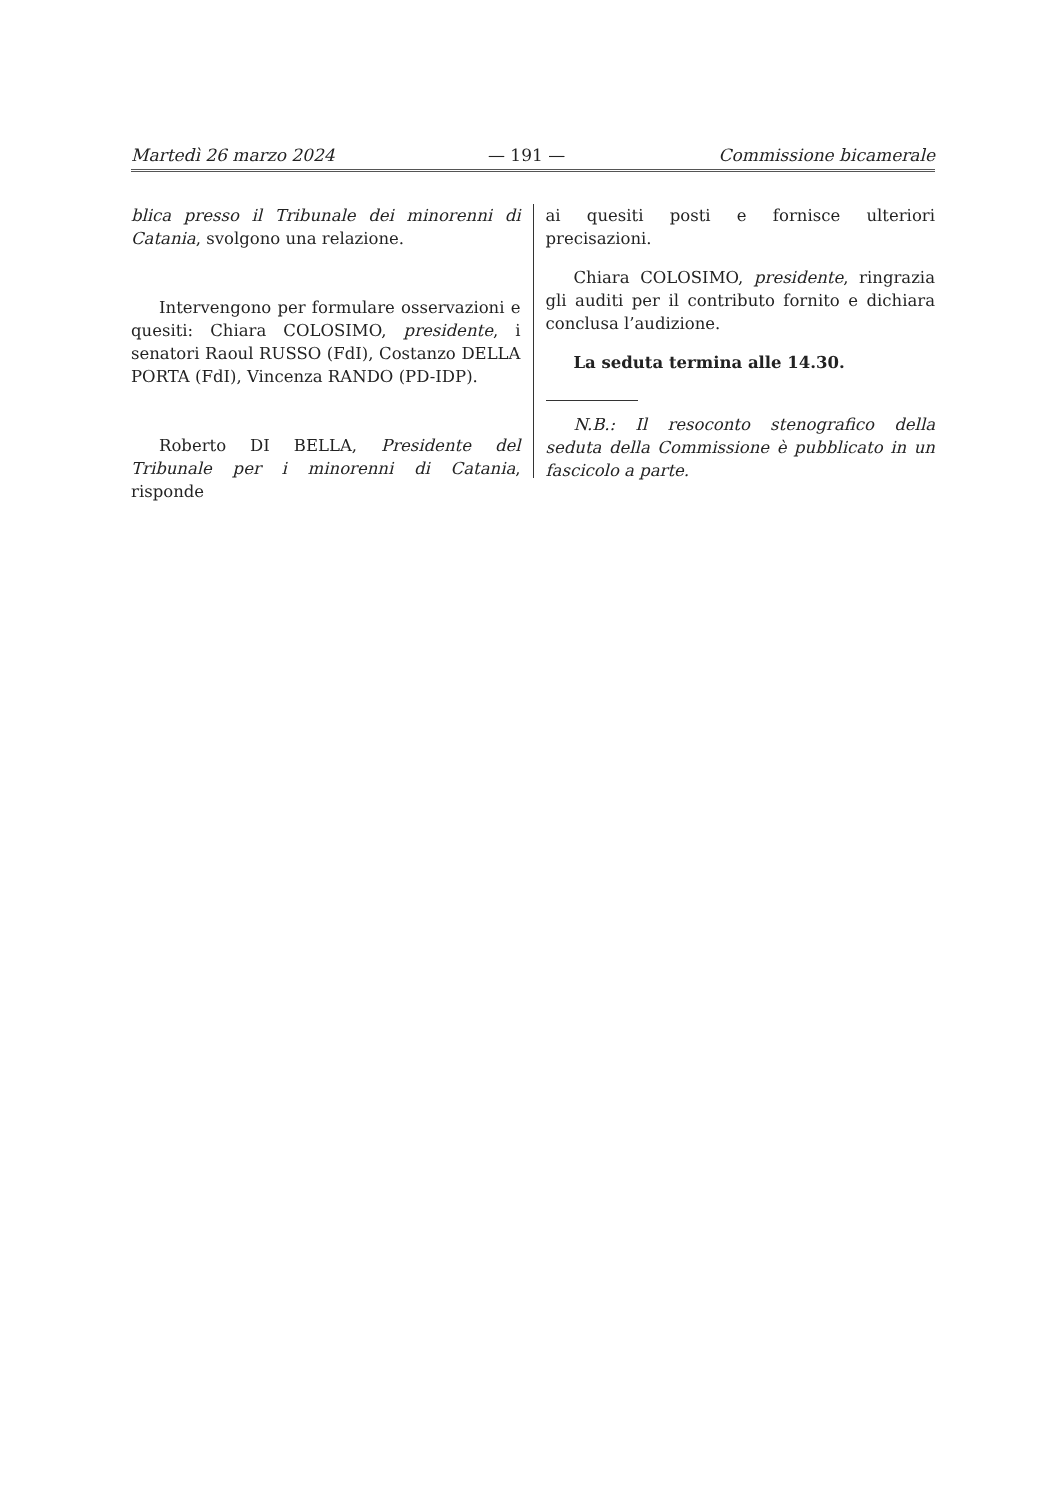Martedì 26 marzo 2024 — 191 — Commissione bicamerale
blica presso il Tribunale dei minorenni di Catania, svolgono una relazione.
Intervengono per formulare osservazioni e quesiti: Chiara COLOSIMO, presidente, i senatori Raoul RUSSO (FdI), Costanzo DELLA PORTA (FdI), Vincenza RANDO (PD-IDP).
Roberto DI BELLA, Presidente del Tribunale per i minorenni di Catania, risponde
ai quesiti posti e fornisce ulteriori precisazioni.
Chiara COLOSIMO, presidente, ringrazia gli auditi per il contributo fornito e dichiara conclusa l’audizione.
La seduta termina alle 14.30.
N.B.: Il resoconto stenografico della seduta della Commissione è pubblicato in un fascicolo a parte.